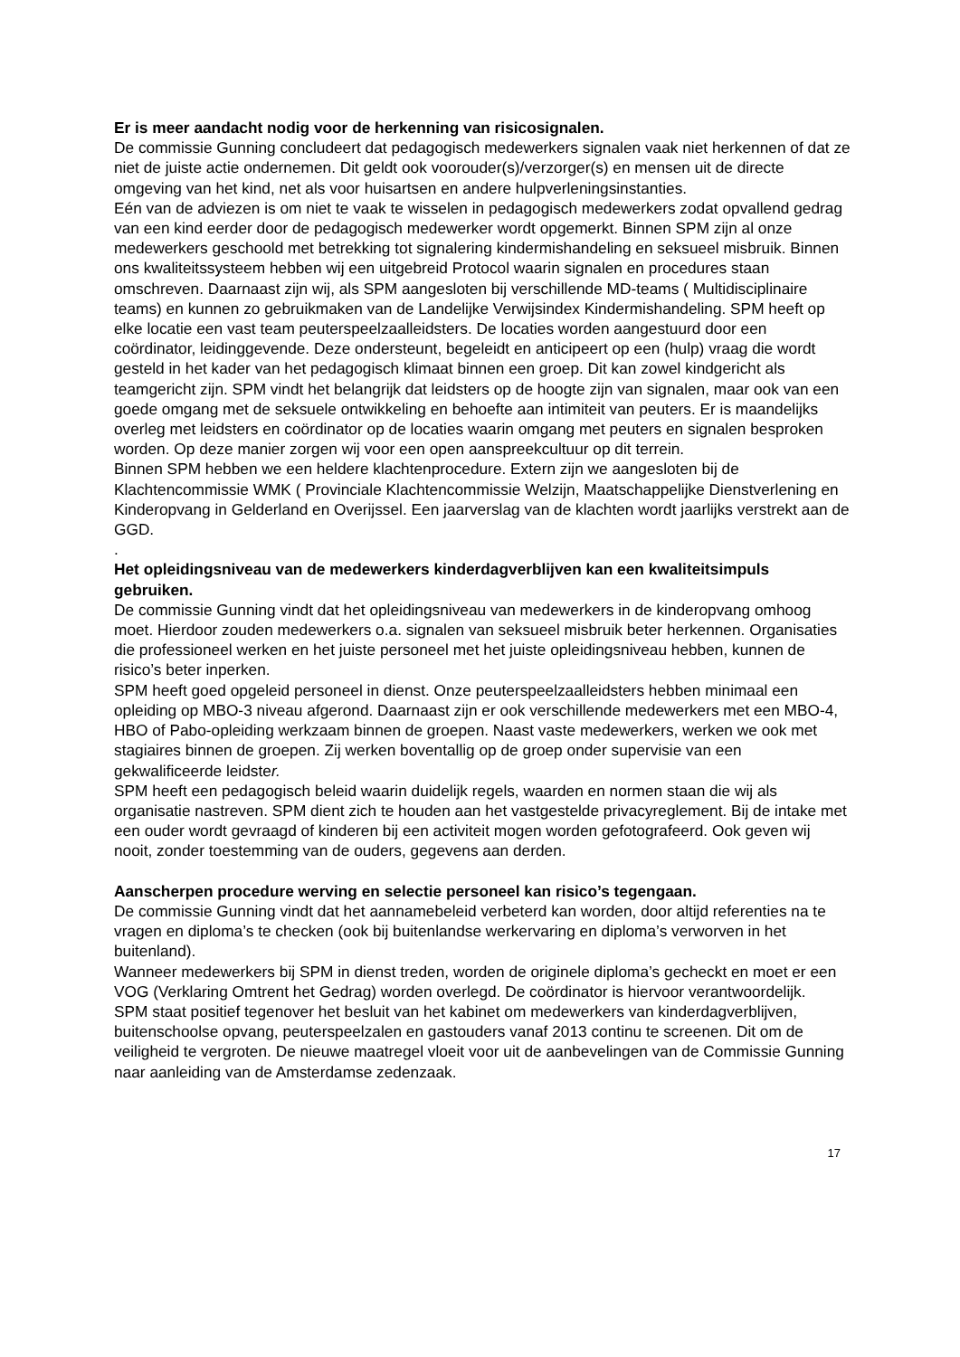Er is meer aandacht nodig voor de herkenning van risicosignalen.
De commissie Gunning concludeert dat pedagogisch medewerkers signalen vaak niet herkennen of dat ze niet de juiste actie ondernemen. Dit geldt ook voorouder(s)/verzorger(s) en mensen uit de directe omgeving van het kind, net als voor huisartsen en andere hulpverleningsinstanties.
Eén van de adviezen is om niet te vaak te wisselen in pedagogisch medewerkers zodat opvallend gedrag van een kind eerder door de pedagogisch medewerker wordt opgemerkt. Binnen SPM zijn al onze medewerkers geschoold met betrekking tot signalering kindermishandeling en seksueel misbruik. Binnen ons kwaliteitssysteem hebben wij een uitgebreid Protocol waarin signalen en procedures staan omschreven. Daarnaast zijn wij, als SPM aangesloten bij verschillende MD-teams ( Multidisciplinaire teams) en kunnen zo gebruikmaken van de Landelijke Verwijsindex Kindermishandeling. SPM heeft op elke locatie een vast team peuterspeelzaalleidsters. De locaties worden aangestuurd door een coördinator, leidinggevende. Deze ondersteunt, begeleidt en anticipeert op een (hulp) vraag die wordt gesteld in het kader van het pedagogisch klimaat binnen een groep. Dit kan zowel kindgericht als teamgericht zijn. SPM vindt het belangrijk dat leidsters op de hoogte zijn van signalen, maar ook van een goede omgang met de seksuele ontwikkeling en behoefte aan intimiteit van peuters. Er is maandelijks overleg met leidsters en coördinator op de locaties waarin omgang met peuters en signalen besproken worden. Op deze manier zorgen wij voor een open aanspreekcultuur op dit terrein.
Binnen SPM hebben we een heldere klachtenprocedure. Extern zijn we aangesloten bij de Klachtencommissie WMK ( Provinciale Klachtencommissie Welzijn, Maatschappelijke Dienstverlening en Kinderopvang in Gelderland en Overijssel. Een jaarverslag van de klachten wordt jaarlijks verstrekt aan de GGD.
.
Het opleidingsniveau van de medewerkers kinderdagverblijven kan een kwaliteitsimpuls gebruiken.
De commissie Gunning vindt dat het opleidingsniveau van medewerkers in de kinderopvang omhoog moet. Hierdoor zouden medewerkers o.a. signalen van seksueel misbruik beter herkennen. Organisaties die professioneel werken en het juiste personeel met het juiste opleidingsniveau hebben, kunnen de risico’s beter inperken.
SPM heeft goed opgeleid personeel in dienst. Onze peuterspeelzaalleidsters hebben minimaal een opleiding op MBO-3 niveau afgerond. Daarnaast zijn er ook verschillende medewerkers met een MBO-4, HBO of Pabo-opleiding werkzaam binnen de groepen. Naast vaste medewerkers, werken we ook met stagiaires binnen de groepen. Zij werken boventallig op de groep onder supervisie van een gekwalificeerde leidster.
SPM heeft een pedagogisch beleid waarin duidelijk regels, waarden en normen staan die wij als organisatie nastreven. SPM dient zich te houden aan het vastgestelde privacyreglement. Bij de intake met een ouder wordt gevraagd of kinderen bij een activiteit mogen worden gefotografeerd. Ook geven wij nooit, zonder toestemming van de ouders, gegevens aan derden.
Aanscherpen procedure werving en selectie personeel kan risico’s tegengaan.
De commissie Gunning vindt dat het aannamebeleid verbeterd kan worden, door altijd referenties na te vragen en diploma’s te checken (ook bij buitenlandse werkervaring en diploma’s verworven in het buitenland).
Wanneer medewerkers bij SPM in dienst treden, worden de originele diploma’s gecheckt en moet er een VOG (Verklaring Omtrent het Gedrag) worden overlegd. De coördinator is hiervoor verantwoordelijk.
SPM staat positief tegenover het besluit van het kabinet om medewerkers van kinderdagverblijven, buitenschoolse opvang, peuterspeelzalen en gastouders vanaf 2013 continu te screenen. Dit om de veiligheid te vergroten. De nieuwe maatregel vloeit voor uit de aanbevelingen van de Commissie Gunning naar aanleiding van de Amsterdamse zedenzaak.
17